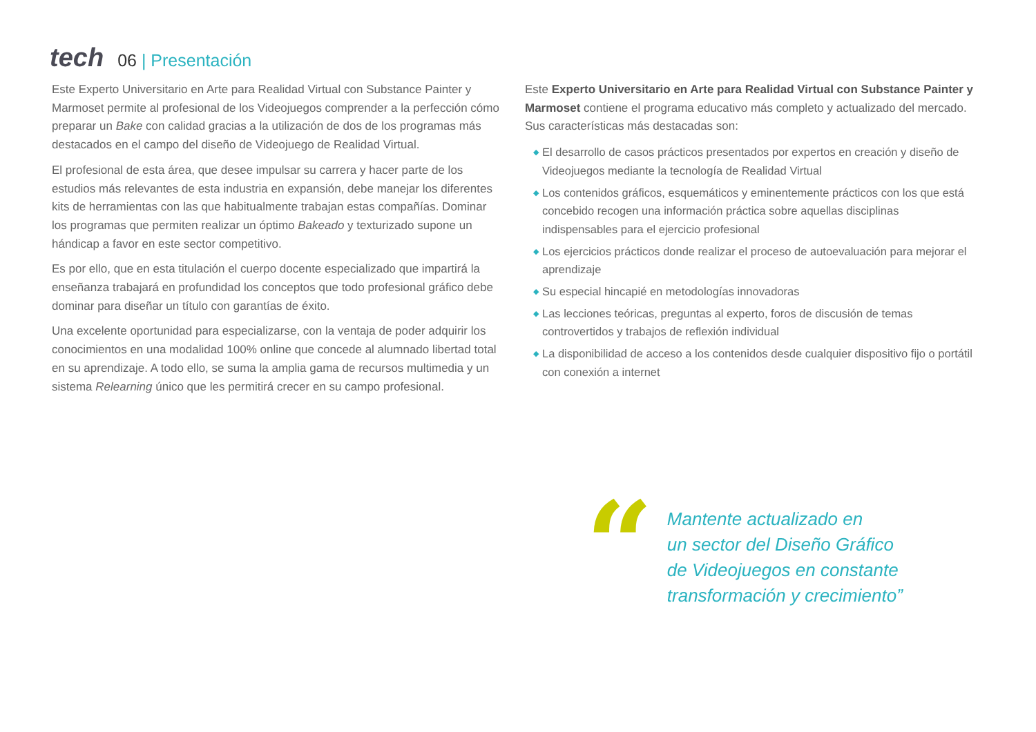tech
06 | Presentación
Este Experto Universitario en Arte para Realidad Virtual con Substance Painter y Marmoset permite al profesional de los Videojuegos comprender a la perfección cómo preparar un Bake con calidad gracias a la utilización de dos de los programas más destacados en el campo del diseño de Videojuego de Realidad Virtual.
El profesional de esta área, que desee impulsar su carrera y hacer parte de los estudios más relevantes de esta industria en expansión, debe manejar los diferentes kits de herramientas con las que habitualmente trabajan estas compañías. Dominar los programas que permiten realizar un óptimo Bakeado y texturizado supone un hándicap a favor en este sector competitivo.
Es por ello, que en esta titulación el cuerpo docente especializado que impartirá la enseñanza trabajará en profundidad los conceptos que todo profesional gráfico debe dominar para diseñar un título con garantías de éxito.
Una excelente oportunidad para especializarse, con la ventaja de poder adquirir los conocimientos en una modalidad 100% online que concede al alumnado libertad total en su aprendizaje. A todo ello, se suma la amplia gama de recursos multimedia y un sistema Relearning único que les permitirá crecer en su campo profesional.
Este Experto Universitario en Arte para Realidad Virtual con Substance Painter y Marmoset contiene el programa educativo más completo y actualizado del mercado. Sus características más destacadas son:
◆ El desarrollo de casos prácticos presentados por expertos en creación y diseño de Videojuegos mediante la tecnología de Realidad Virtual
◆ Los contenidos gráficos, esquemáticos y eminentemente prácticos con los que está concebido recogen una información práctica sobre aquellas disciplinas indispensables para el ejercicio profesional
◆ Los ejercicios prácticos donde realizar el proceso de autoevaluación para mejorar el aprendizaje
◆ Su especial hincapié en metodologías innovadoras
◆ Las lecciones teóricas, preguntas al experto, foros de discusión de temas controvertidos y trabajos de reflexión individual
◆ La disponibilidad de acceso a los contenidos desde cualquier dispositivo fijo o portátil con conexión a internet
“
Mantente actualizado en
un sector del Diseño Gráfico
de Videojuegos en constante
transformación y crecimiento”